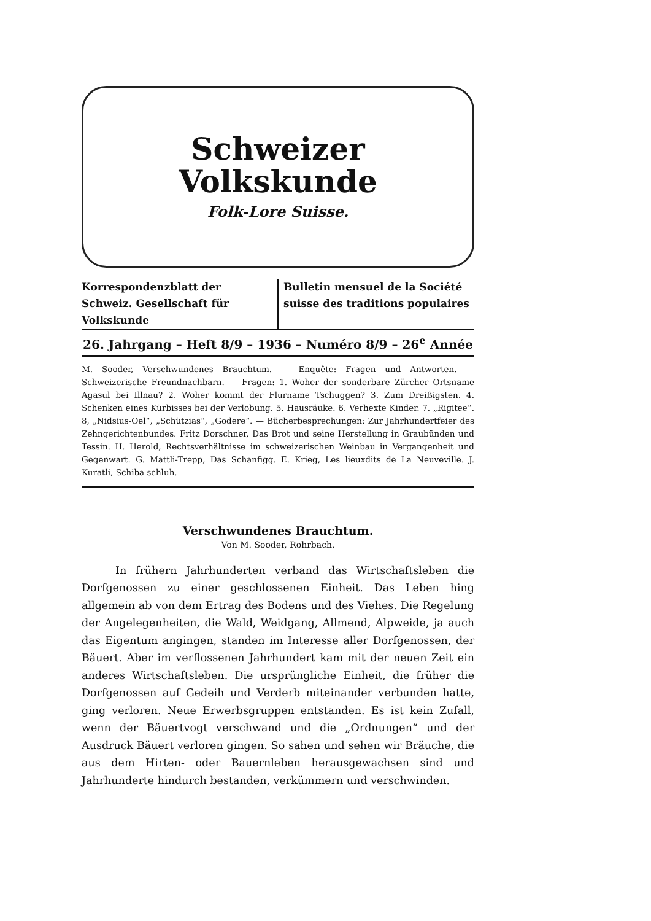Schweizer
Volkskunde
Folk-Lore Suisse.
Korrespondenzblatt der Schweiz. Gesellschaft für Volkskunde
Bulletin mensuel de la Société suisse des traditions populaires
26. Jahrgang – Heft 8/9 – 1936 – Numéro 8/9 – 26<sup>e</sup> Année
M. Sooder, Verschwundenes Brauchtum. — Enquête: Fragen und Antworten. — Schweizerische Freundnachbarn. — Fragen: 1. Woher der sonderbare Zürcher Ortsname Agasul bei Illnau? 2. Woher kommt der Flurname Tschuggen? 3. Zum Dreißigsten. 4. Schenken eines Kürbisses bei der Verlobung. 5. Hausräuke. 6. Verhexte Kinder. 7. „Rigitee“. 8, „Nidsius-Oel“, „Schützias“, „Godere“. — Bücherbesprechungen: Zur Jahrhundertfeier des Zehngerichtenbundes. Fritz Dorschner, Das Brot und seine Herstellung in Graubünden und Tessin. H. Herold, Rechtsverhältnisse im schweizerischen Weinbau in Vergangenheit und Gegenwart. G. Mattli-Trepp, Das Schanfigg. E. Krieg, Les lieuxdits de La Neuveville. J. Kuratli, Schiba schluh.
Verschwundenes Brauchtum.
Von M. Sooder, Rohrbach.
In frühern Jahrhunderten verband das Wirtschaftsleben die Dorfgenossen zu einer geschlossenen Einheit. Das Leben hing allgemein ab von dem Ertrag des Bodens und des Viehes. Die Regelung der Angelegenheiten, die Wald, Weidgang, Allmend, Alpweide, ja auch das Eigentum angingen, standen im Interesse aller Dorfgenossen, der Bäuert. Aber im verflossenen Jahrhundert kam mit der neuen Zeit ein anderes Wirtschaftsleben. Die ursprüngliche Einheit, die früher die Dorfgenossen auf Gedeih und Verderb miteinander verbunden hatte, ging verloren. Neue Erwerbsgruppen entstanden. Es ist kein Zufall, wenn der Bäuertvogt verschwand und die „Ordnungen“ und der Ausdruck Bäuert verloren gingen. So sahen und sehen wir Bräuche, die aus dem Hirten- oder Bauernleben herausgewachsen sind und Jahrhunderte hindurch bestanden, verkümmern und verschwinden.